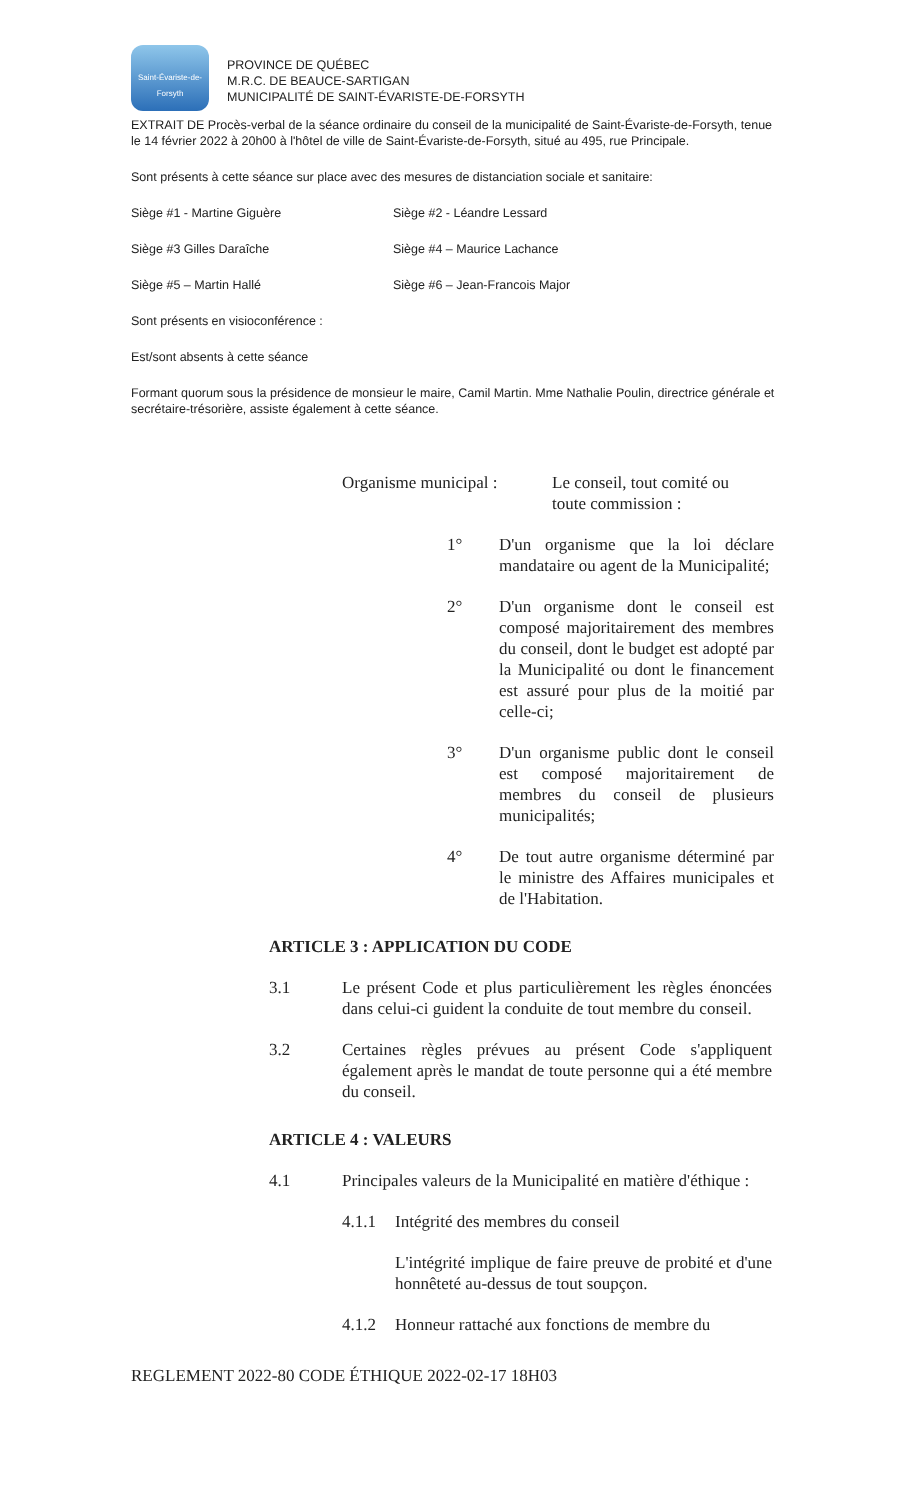Saint-Évariste-de-Forsyth
PROVINCE DE QUÉBEC
M.R.C. DE BEAUCE-SARTIGAN
MUNICIPALITÉ DE SAINT-ÉVARISTE-DE-FORSYTH
EXTRAIT DE Procès-verbal de la séance ordinaire du conseil de la municipalité de Saint-Évariste-de-Forsyth, tenue le 14 février 2022 à 20h00 à l'hôtel de ville de Saint-Évariste-de-Forsyth, situé au 495, rue Principale.
Sont présents à cette séance sur place avec des mesures de distanciation sociale et sanitaire:
Siège #1 - Martine Giguère Siège #2 - Léandre Lessard
Siège #3 Gilles Daraîche Siège #4 – Maurice Lachance
Siège #5 – Martin Hallé Siège #6 – Jean-Francois Major
Sont présents en visioconférence :
Est/sont absents à cette séance
Formant quorum sous la présidence de monsieur le maire, Camil Martin. Mme Nathalie Poulin, directrice générale et secrétaire-trésorière, assiste également à cette séance.
Organisme municipal :
Le conseil, tout comité ou
toute commission :
1° D'un organisme que la loi déclare mandataire ou agent de la Municipalité;
2° D'un organisme dont le conseil est composé majoritairement des membres du conseil, dont le budget est adopté par la Municipalité ou dont le financement est assuré pour plus de la moitié par celle-ci;
3° D'un organisme public dont le conseil est composé majoritairement de membres du conseil de plusieurs municipalités;
4° De tout autre organisme déterminé par le ministre des Affaires municipales et de l'Habitation.
ARTICLE 3 : APPLICATION DU CODE
3.1 Le présent Code et plus particulièrement les règles énoncées dans celui-ci guident la conduite de tout membre du conseil.
3.2 Certaines règles prévues au présent Code s'appliquent également après le mandat de toute personne qui a été membre du conseil.
ARTICLE 4 : VALEURS
4.1 Principales valeurs de la Municipalité en matière d'éthique :
4.1.1 Intégrité des membres du conseil
L'intégrité implique de faire preuve de probité et d'une honnêteté au-dessus de tout soupçon.
4.1.2 Honneur rattaché aux fonctions de membre du
REGLEMENT 2022-80 CODE ÉTHIQUE 2022-02-17 18H03